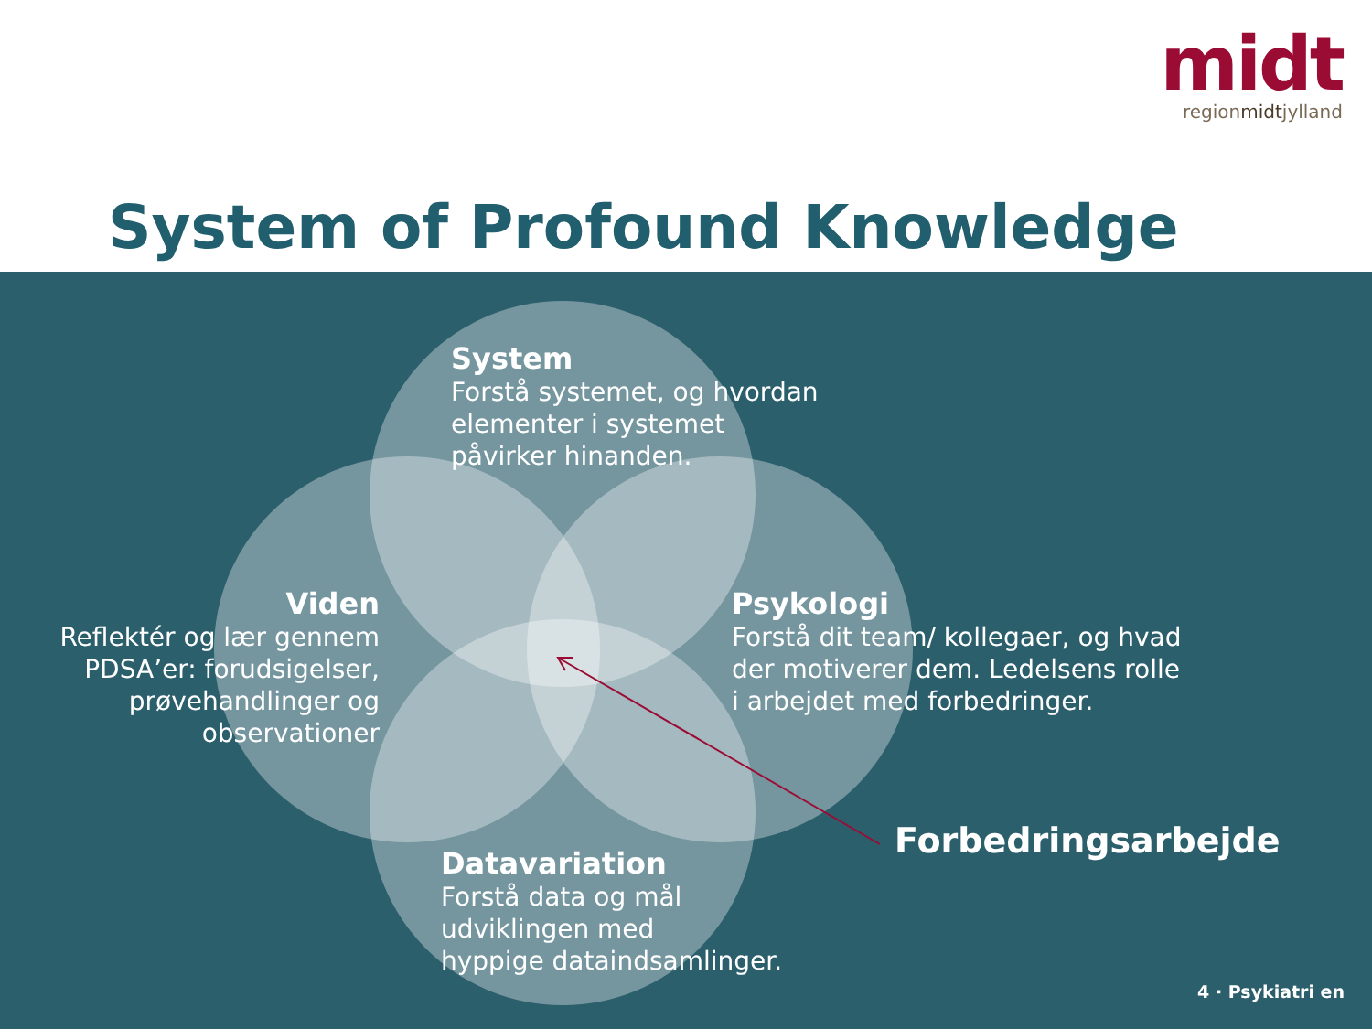midt
regionmidtjylland
System of Profound Knowledge
System
Forstå systemet, og hvordan
elementer i systemet
påvirker hinanden.
Viden
Reflektér og lær gennem PDSA’er: forudsigelser, prøvehandlinger og observationer
Psykologi
Forstå dit team/ kollegaer, og hvad
der motiverer dem. Ledelsens rolle
i arbejdet med forbedringer.
Datavariation
Forstå data og mål
udviklingen med
hyppige dataindsamlinger.
Forbedringsarbejde
4 · Psykiatri en